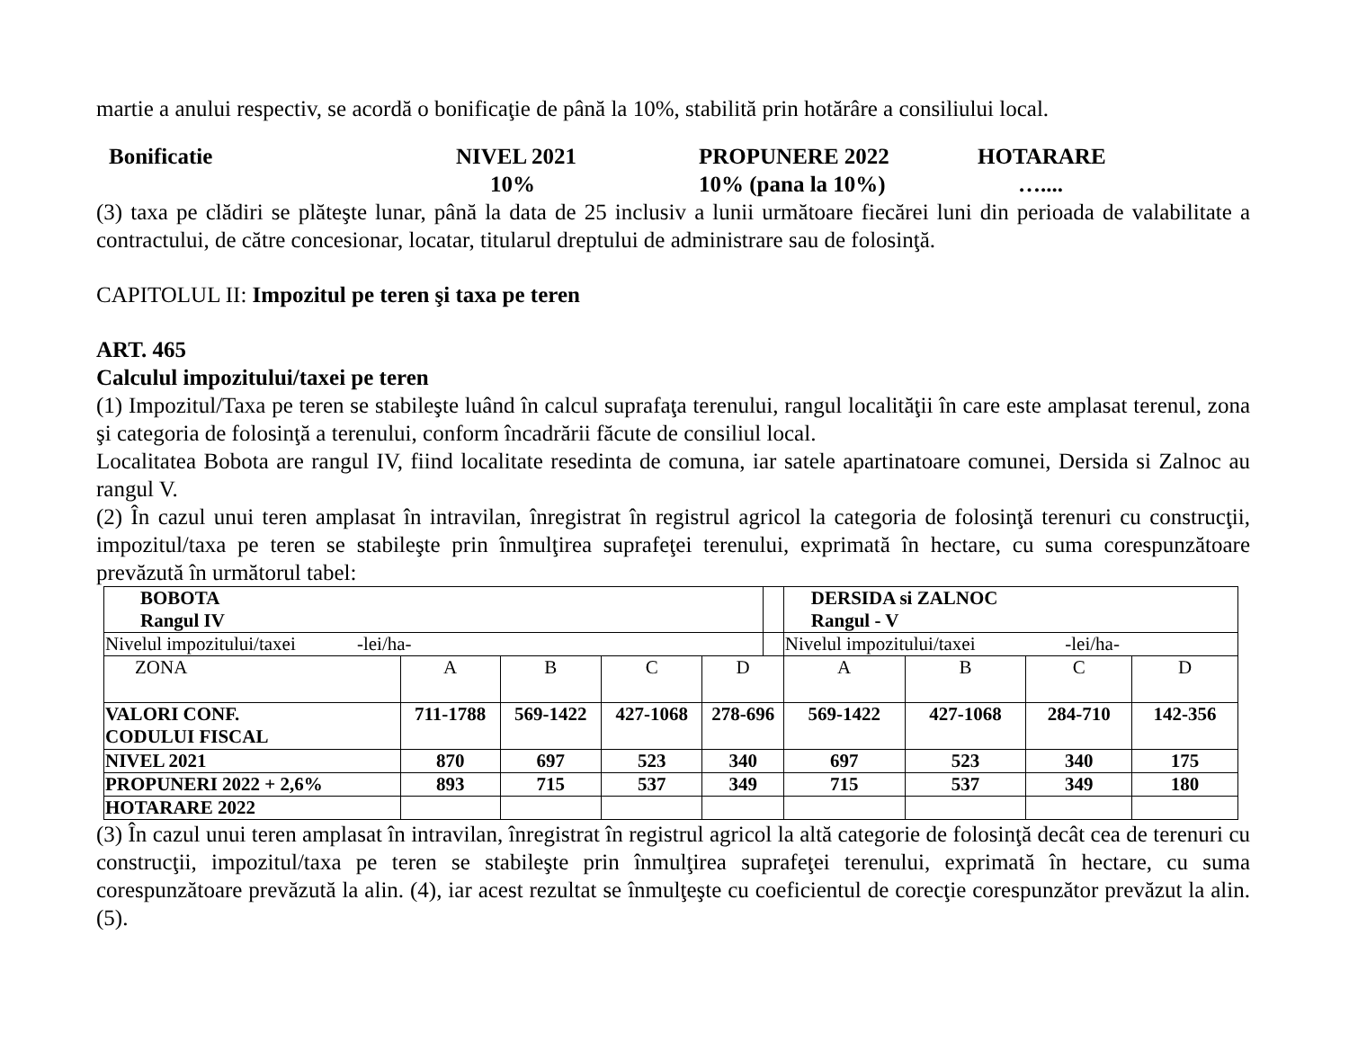martie a anului respectiv, se acordă o bonificaţie de până la 10%, stabilită prin hotărâre a consiliului local.
Bonificatie
NIVEL 2021
PROPUNERE 2022
HOTARARE
10%
10% (pana la 10%)
…....
(3) taxa pe clădiri se plăteşte lunar, până la data de 25 inclusiv a lunii următoare fiecărei luni din perioada de valabilitate a contractului, de către concesionar, locatar, titularul dreptului de administrare sau de folosinţă.
CAPITOLUL II: Impozitul pe teren şi taxa pe teren
ART. 465
Calculul impozitului/taxei pe teren
(1) Impozitul/Taxa pe teren se stabileşte luând în calcul suprafaţa terenului, rangul localităţii în care este amplasat terenul, zona şi categoria de folosinţă a terenului, conform încadrării făcute de consiliul local.
Localitatea Bobota are rangul IV, fiind localitate resedinta de comuna, iar satele apartinatoare comunei, Dersida si Zalnoc au rangul V.
(2) În cazul unui teren amplasat în intravilan, înregistrat în registrul agricol la categoria de folosinţă terenuri cu construcţii, impozitul/taxa pe teren se stabileşte prin înmulţirea suprafeţei terenului, exprimată în hectare, cu suma corespunzătoare prevăzută în următorul tabel:
| BOBOTA Rangul IV | | | | | | DERSIDA si ZALNOC Rangul - V | | | |
| Nivelul impozitului/taxei -lei/ha- | | | | | | Nivelul impozitului/taxei -lei/ha- | | | |
| ZONA | A | B | C | D | | A | B | C | D |
| VALORI CONF. CODULUI FISCAL | 711-1788 | 569-1422 | 427-1068 | 278-696 | | 569-1422 | 427-1068 | 284-710 | 142-356 |
| NIVEL 2021 | 870 | 697 | 523 | 340 | | 697 | 523 | 340 | 175 |
| PROPUNERI 2022 + 2,6% | 893 | 715 | 537 | 349 | | 715 | 537 | 349 | 180 |
| HOTARARE 2022 | | | | | | | | | |
(3) În cazul unui teren amplasat în intravilan, înregistrat în registrul agricol la altă categorie de folosinţă decât cea de terenuri cu construcţii, impozitul/taxa pe teren se stabileşte prin înmulţirea suprafeţei terenului, exprimată în hectare, cu suma corespunzătoare prevăzută la alin. (4), iar acest rezultat se înmulţeşte cu coeficientul de corecţie corespunzător prevăzut la alin. (5).